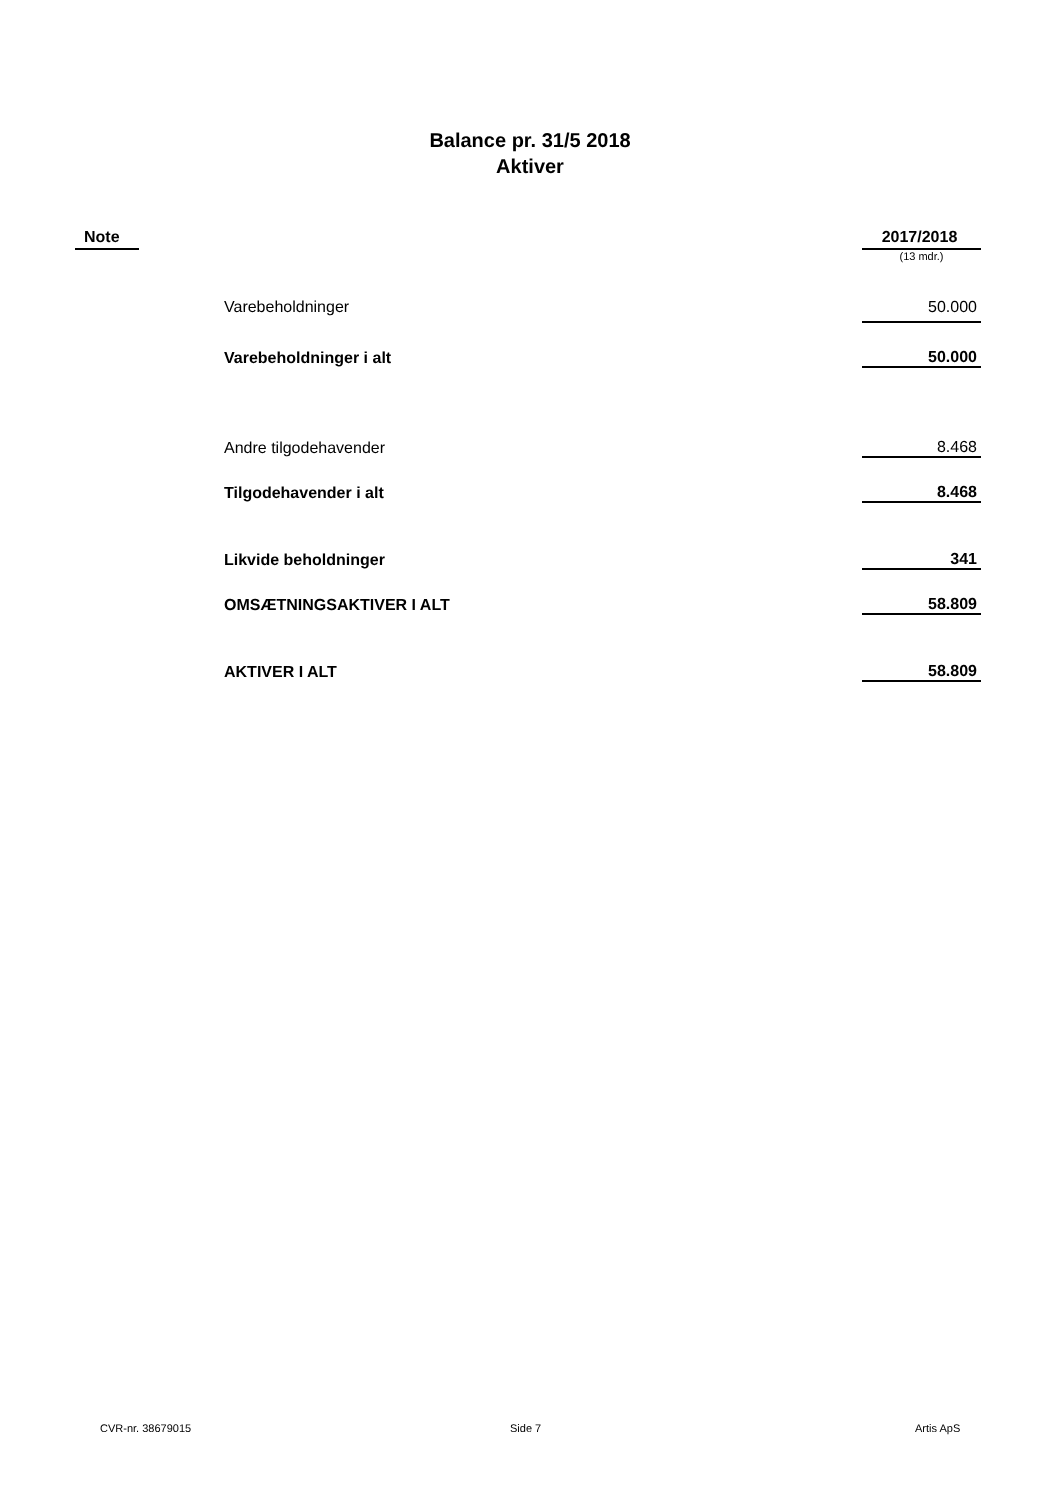Balance pr. 31/5 2018
Aktiver
| Note | | 2017/2018 |
| --- | --- | --- |
| | | (13 mdr.) |
| | Varebeholdninger | 50.000 |
| | Varebeholdninger i alt | 50.000 |
| | Andre tilgodehavender | 8.468 |
| | Tilgodehavender i alt | 8.468 |
| | Likvide beholdninger | 341 |
| | OMSÆTNINGSAKTIVER I ALT | 58.809 |
| | AKTIVER I ALT | 58.809 |
CVR-nr. 38679015 Side 7 Artis ApS